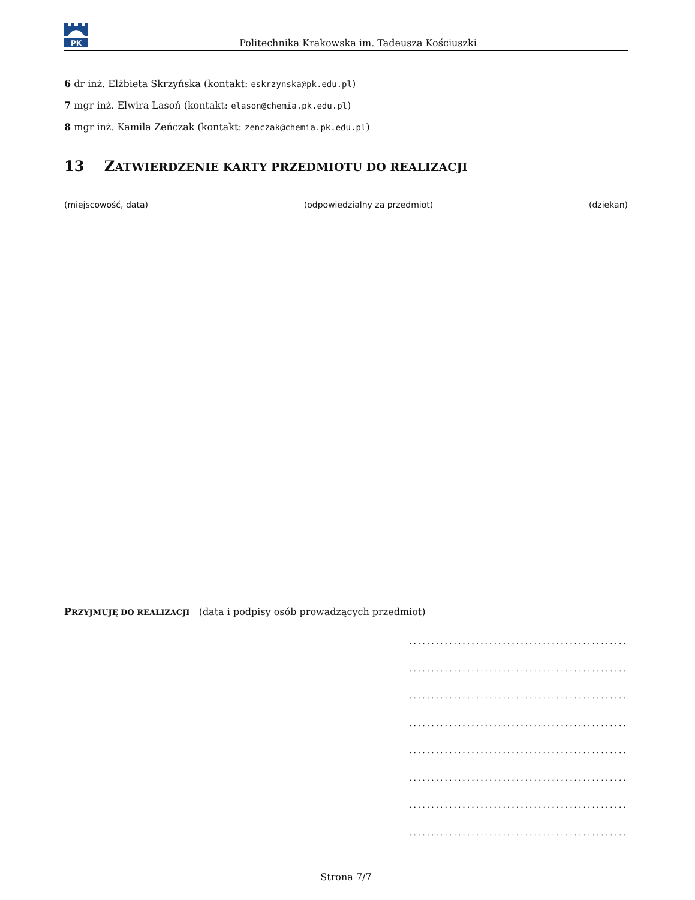PK
Politechnika Krakowska im. Tadeusza Kościuszki
6 dr inż. Elżbieta Skrzyńska (kontakt: eskrzynska@pk.edu.pl)
7 mgr inż. Elwira Lasoń (kontakt: elason@chemia.pk.edu.pl)
8 mgr inż. Kamila Zeńczak (kontakt: zenczak@chemia.pk.edu.pl)
13 ZATWIERDZENIE KARTY PRZEDMIOTU DO REALIZACJI
(miejscowość, data) (odpowiedzialny za przedmiot) (dziekan)
PRZYJMUJĘ DO REALIZACJI (data i podpisy osób prowadzących przedmiot)
.................................................
.................................................
.................................................
.................................................
.................................................
.................................................
.................................................
.................................................
Strona 7/7